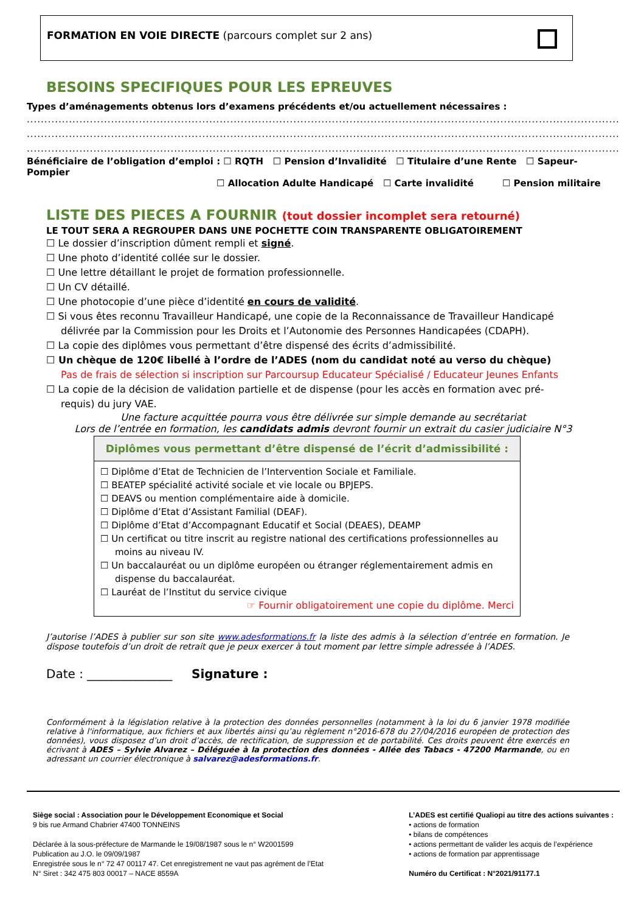FORMATION EN VOIE DIRECTE (parcours complet sur 2 ans)
BESOINS SPECIFIQUES POUR LES EPREUVES
Types d’aménagements obtenus lors d’examens précédents et/ou actuellement nécessaires :
............................................................................................................................................................................
............................................................................................................................................................................
............................................................................................................................................................................
Bénéficiaire de l’obligation d’emploi : ☐ RQTH ☐ Pension d’Invalidité ☐ Titulaire d’une Rente ☐ Sapeur-Pompier
☐ Allocation Adulte Handicapé ☐ Carte invalidité ☐ Pension militaire
LISTE DES PIECES A FOURNIR (tout dossier incomplet sera retourné)
LE TOUT SERA A REGROUPER DANS UNE POCHETTE COIN TRANSPARENTE OBLIGATOIREMENT
☐ Le dossier d’inscription dûment rempli et signé.
☐ Une photo d’identité collée sur le dossier.
☐ Une lettre détaillant le projet de formation professionnelle.
☐ Un CV détaillé.
☐ Une photocopie d’une pièce d’identité en cours de validité.
☐ Si vous êtes reconnu Travailleur Handicapé, une copie de la Reconnaissance de Travailleur Handicapé délivrée par la Commission pour les Droits et l’Autonomie des Personnes Handicapées (CDAPH).
☐ La copie des diplômes vous permettant d’être dispensé des écrits d’admissibilité.
☐ Un chèque de 120€ libellé à l’ordre de l’ADES (nom du candidat noté au verso du chèque) Pas de frais de sélection si inscription sur Parcoursup Educateur Spécialisé / Educateur Jeunes Enfants
☐ La copie de la décision de validation partielle et de dispense (pour les accès en formation avec pré-requis) du jury VAE.
Une facture acquittée pourra vous être délivrée sur simple demande au secrétariat
Lors de l’entrée en formation, les candidats admis devront fournir un extrait du casier judiciaire N°3
Diplômes vous permettant d’être dispensé de l’écrit d’admissibilité :
☐ Diplôme d’Etat de Technicien de l’Intervention Sociale et Familiale.
☐ BEATEP spécialité activité sociale et vie locale ou BPJEPS.
☐ DEAVS ou mention complémentaire aide à domicile.
☐ Diplôme d’Etat d’Assistant Familial (DEAF).
☐ Diplôme d’Etat d’Accompagnant Educatif et Social (DEAES), DEAMP
☐ Un certificat ou titre inscrit au registre national des certifications professionnelles au moins au niveau IV.
☐ Un baccalauréat ou un diplôme européen ou étranger réglementairement admis en dispense du baccalauréat.
☐ Lauréat de l’Institut du service civique
☞ Fournir obligatoirement une copie du diplôme. Merci
J’autorise l’ADES à publier sur son site www.adesformations.fr la liste des admis à la sélection d’entrée en formation. Je dispose toutefois d’un droit de retrait que je peux exercer à tout moment par lettre simple adressée à l’ADES.
Date : ______________ Signature :
Conformément à la législation relative à la protection des données personnelles (notamment à la loi du 6 janvier 1978 modifiée relative à l'informatique, aux fichiers et aux libertés ainsi qu’au règlement n°2016-678 du 27/04/2016 européen de protection des données), vous disposez d’un droit d’accès, de rectification, de suppression et de portabilité. Ces droits peuvent être exercés en écrivant à ADES – Sylvie Alvarez – Déléguée à la protection des données - Allée des Tabacs - 47200 Marmande, ou en adressant un courrier électronique à salvarez@adesformations.fr.
Siège social : Association pour le Développement Economique et Social
9 bis rue Armand Chabrier 47400 TONNEINS
Déclarée à la sous-préfecture de Marmande le 19/08/1987 sous le n° W2001599
Publication au J.O. le 09/09/1987
Enregistrée sous le n° 72 47 00117 47. Cet enregistrement ne vaut pas agrément de l’Etat
N° Siret : 342 475 803 00017 – NACE 8559A
L’ADES est certifié Qualiopi au titre des actions suivantes :
• actions de formation
• bilans de compétences
• actions permettant de valider les acquis de l’expérience
• actions de formation par apprentissage
Numéro du Certificat : N°2021/91177.1